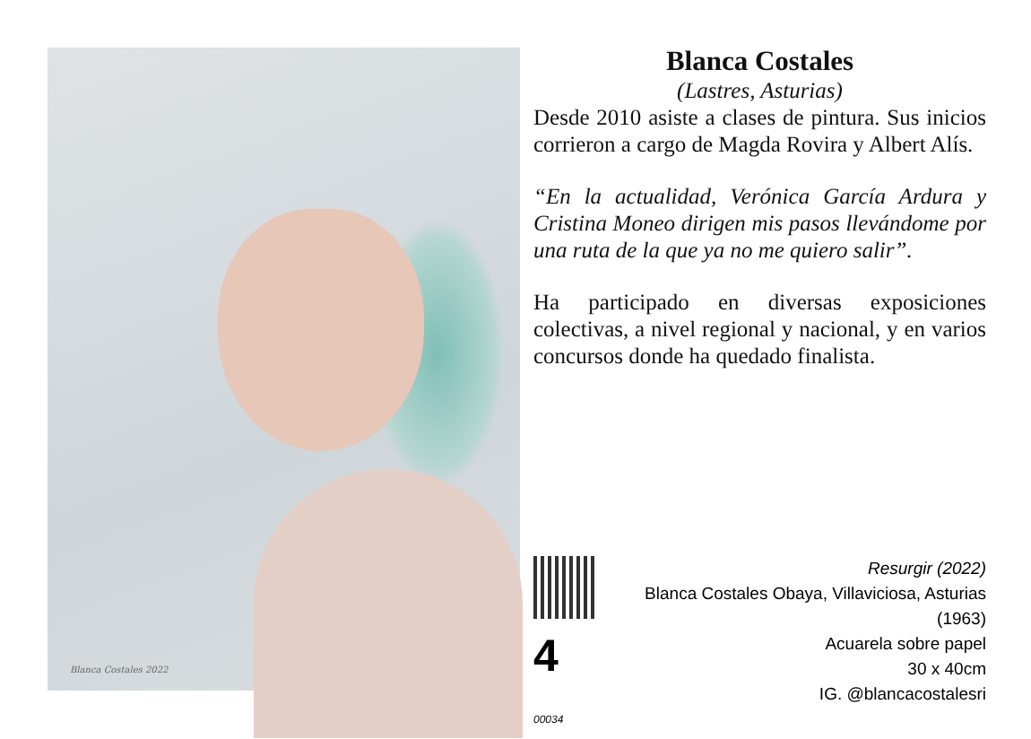Blanca Costales 2022
Blanca Costales
(Lastres, Asturias)
Desde 2010 asiste a clases de pintura. Sus inicios corrieron a cargo de Magda Rovira y Albert Alís.
“En la actualidad, Verónica García Ardura y Cristina Moneo dirigen mis pasos llevándome por una ruta de la que ya no me quiero salir”.
Ha participado en diversas exposiciones colectivas, a nivel regional y nacional, y en varios concursos donde ha quedado finalista.
4 00034
Resurgir (2022)
Blanca Costales Obaya, Villaviciosa, Asturias (1963)
Acuarela sobre papel
30 x 40cm
IG. @blancacostalesri